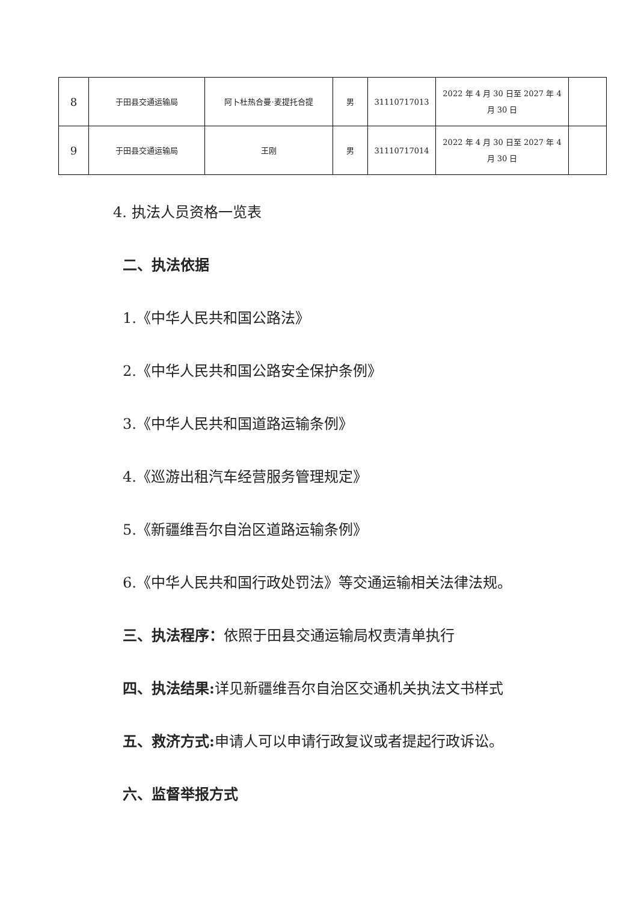| 8 | 于田县交通运输局 | 阿卜杜热合曼·麦提托合提 | 男 | 31110717013 | 2022 年 4 月 30 日至 2027 年 4 月 30 日 | |
| 9 | 于田县交通运输局 | 王刚 | 男 | 31110717014 | 2022 年 4 月 30 日至 2027 年 4 月 30 日 | |
4. 执法人员资格一览表
二、执法依据
1.《中华人民共和国公路法》
2.《中华人民共和国公路安全保护条例》
3.《中华人民共和国道路运输条例》
4.《巡游出租汽车经营服务管理规定》
5.《新疆维吾尔自治区道路运输条例》
6.《中华人民共和国行政处罚法》等交通运输相关法律法规。
三、执法程序：依照于田县交通运输局权责清单执行
四、执法结果: 详见新疆维吾尔自治区交通机关执法文书样式
五、救济方式: 申请人可以申请行政复议或者提起行政诉讼。
六、监督举报方式